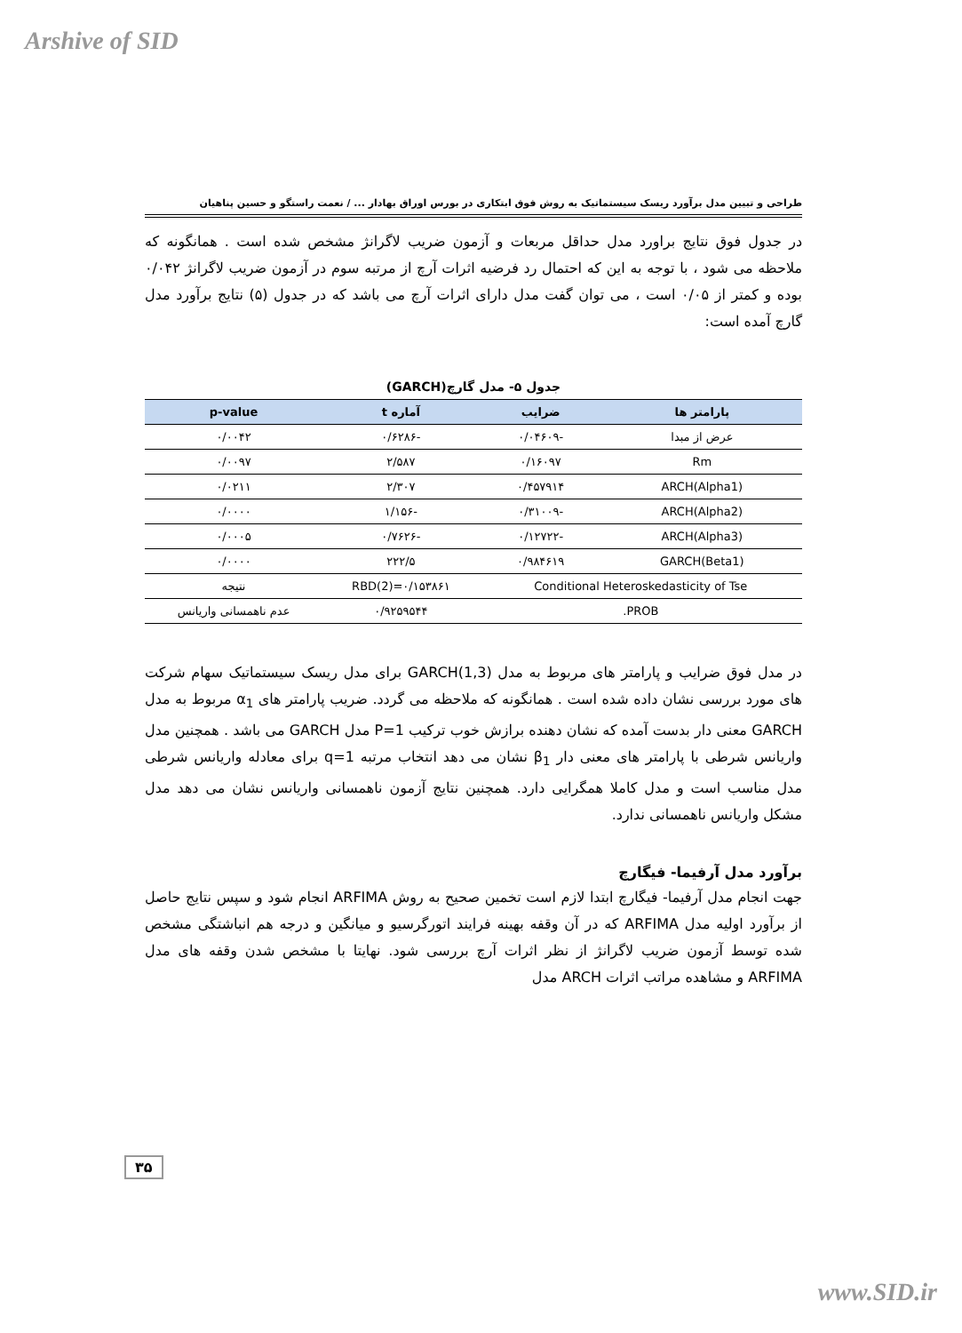Arshive of SID
طراحی و تبیین مدل برآورد ریسک سیستماتیک به روش فوق ابتکاری در بورس اوراق بهادار ... / نعمت راستگو و حسین پناهیان
در جدول فوق نتایج براورد مدل حداقل مربعات و آزمون ضریب لاگرانژ مشخص شده است . همانگونه که ملاحظه می شود ، با توجه به این که احتمال رد فرضیه اثرات آرچ از مرتبه سوم در آزمون ضریب لاگرانژ ۰/۰۴۲ بوده و کمتر از ۰/۰۵ است ، می توان گفت مدل دارای اثرات آرچ می باشد که در جدول (۵) نتایج برآورد مدل گارچ آمده است:
جدول ۵- مدل گارچ(GARCH)
| پارامتر ها | ضرایب | آماره t | p-value |
| --- | --- | --- | --- |
| عرض از مبدا | -۰/۰۴۶۰۹ | -۰/۶۲۸۶ | ۰/۰۰۴۲ |
| Rm | ۰/۱۶۰۹۷ | ۲/۵۸۷ | ۰/۰۰۹۷ |
| ARCH(Alpha1) | ۰/۴۵۷۹۱۴ | ۲/۳۰۷ | ۰/۰۲۱۱ |
| ARCH(Alpha2) | -۰/۳۱۰۰۹ | -۱/۱۵۶ | ۰/۰۰۰۰ |
| ARCH(Alpha3) | -۰/۱۲۷۲۲ | -۰/۷۶۲۶ | ۰/۰۰۰۵ |
| GARCH(Beta1) | ۰/۹۸۴۶۱۹ | ۲۲۲/۵ | ۰/۰۰۰۰ |
| Conditional Heteroskedasticity of Tse | | RBD(2)=۰/۱۵۳۸۶۱ | نتیجه |
| PROB. | | ۰/۹۲۵۹۵۴۴ | عدم ناهمسانی واریانس |
در مدل فوق ضرایب و پارامتر های مربوط به مدل GARCH(1,3) برای مدل ریسک سیستماتیک سهام شرکت های مورد بررسی نشان داده شده است . همانگونه که ملاحظه می گردد. ضریب پارامتر های α<sub>1</sub> مربوط به مدل GARCH معنی دار بدست آمده که نشان دهنده برازش خوب ترکیب P=1 مدل GARCH می باشد . همچنین مدل واریانس شرطی با پارامتر های معنی دار β<sub>1</sub> نشان می دهد انتخاب مرتبه q=1 برای معادله واریانس شرطی مدل مناسب است و مدل کاملا همگرایی دارد. همچنین نتایج آزمون ناهمسانی واریانس نشان می دهد مدل مشکل واریانس ناهمسانی ندارد.
برآورد مدل آرفیما- فیگارچ
جهت انجام مدل آرفیما- فیگارچ ابتدا لازم است تخمین صحیح به روش ARFIMA انجام شود و سپس نتایج حاصل از برآورد اولیه مدل ARFIMA که در آن وقفه بهینه فرایند اتورگرسیو و میانگین و درجه هم انباشتگی مشخص شده توسط آزمون ضریب لاگرانژ از نظر اثرات آرچ بررسی شود. نهایتا با مشخص شدن وقفه های مدل ARFIMA و مشاهده مراتب اثرات ARCH مدل
۳۵
www.SID.ir